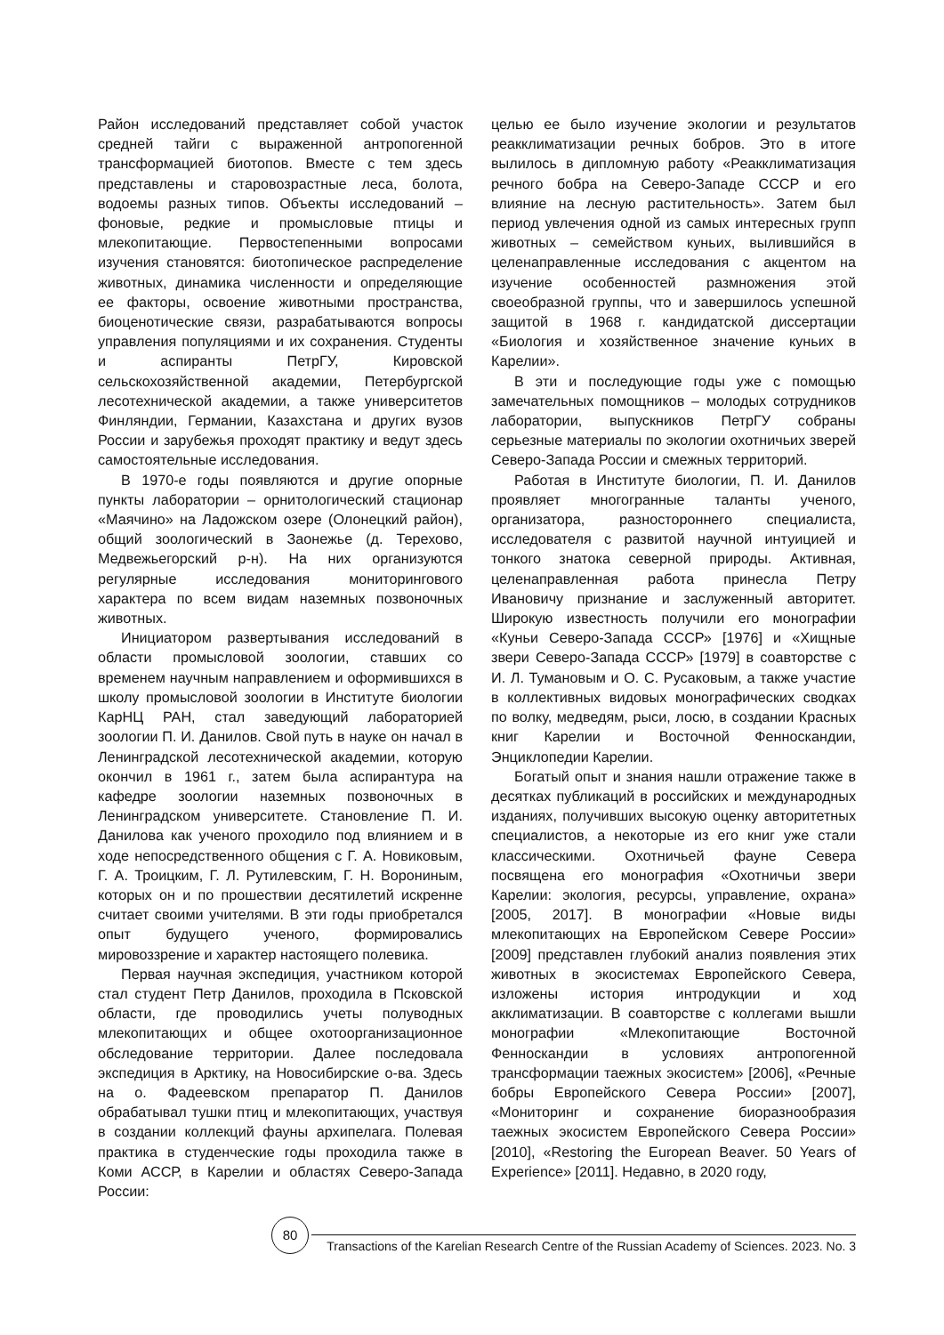Район исследований представляет собой участок средней тайги с выраженной антропогенной трансформацией биотопов. Вместе с тем здесь представлены и старовозрастные леса, болота, водоемы разных типов. Объекты исследований – фоновые, редкие и промысловые птицы и млекопитающие. Первостепенными вопросами изучения становятся: биотопическое распределение животных, динамика численности и определяющие ее факторы, освоение животными пространства, биоценотические связи, разрабатываются вопросы управления популяциями и их сохранения. Студенты и аспиранты ПетрГУ, Кировской сельскохозяйственной академии, Петербургской лесотехнической академии, а также университетов Финляндии, Германии, Казахстана и других вузов России и зарубежья проходят практику и ведут здесь самостоятельные исследования.
В 1970-е годы появляются и другие опорные пункты лаборатории – орнитологический стационар «Маячино» на Ладожском озере (Олонецкий район), общий зоологический в Заонежье (д. Терехово, Медвежьегорский р-н). На них организуются регулярные исследования мониторингового характера по всем видам наземных позвоночных животных.
Инициатором развертывания исследований в области промысловой зоологии, ставших со временем научным направлением и оформившихся в школу промысловой зоологии в Институте биологии КарНЦ РАН, стал заведующий лабораторией зоологии П. И. Данилов. Свой путь в науке он начал в Ленинградской лесотехнической академии, которую окончил в 1961 г., затем была аспирантура на кафедре зоологии наземных позвоночных в Ленинградском университете. Становление П. И. Данилова как ученого проходило под влиянием и в ходе непосредственного общения с Г. А. Новиковым, Г. А. Троицким, Г. Л. Рутилевским, Г. Н. Ворониным, которых он и по прошествии десятилетий искренне считает своими учителями. В эти годы приобретался опыт будущего ученого, формировались мировоззрение и характер настоящего полевика.
Первая научная экспедиция, участником которой стал студент Петр Данилов, проходила в Псковской области, где проводились учеты полуводных млекопитающих и общее охотоорганизационное обследование территории. Далее последовала экспедиция в Арктику, на Новосибирские о-ва. Здесь на о. Фадеевском препаратор П. Данилов обрабатывал тушки птиц и млекопитающих, участвуя в создании коллекций фауны архипелага. Полевая практика в студенческие годы проходила также в Коми АССР, в Карелии и областях Северо-Запада России:
целью ее было изучение экологии и результатов реакклиматизации речных бобров. Это в итоге вылилось в дипломную работу «Реакклиматизация речного бобра на Северо-Западе СССР и его влияние на лесную растительность». Затем был период увлечения одной из самых интересных групп животных – семейством куньих, вылившийся в целенаправленные исследования с акцентом на изучение особенностей размножения этой своеобразной группы, что и завершилось успешной защитой в 1968 г. кандидатской диссертации «Биология и хозяйственное значение куньих в Карелии».
В эти и последующие годы уже с помощью замечательных помощников – молодых сотрудников лаборатории, выпускников ПетрГУ собраны серьезные материалы по экологии охотничьих зверей Северо-Запада России и смежных территорий.
Работая в Институте биологии, П. И. Данилов проявляет многогранные таланты ученого, организатора, разностороннего специалиста, исследователя с развитой научной интуицией и тонкого знатока северной природы. Активная, целенаправленная работа принесла Петру Ивановичу признание и заслуженный авторитет. Широкую известность получили его монографии «Куньи Северо-Запада СССР» [1976] и «Хищные звери Северо-Запада СССР» [1979] в соавторстве с И. Л. Тумановым и О. С. Русаковым, а также участие в коллективных видовых монографических сводках по волку, медведям, рыси, лосю, в создании Красных книг Карелии и Восточной Фенноскандии, Энциклопедии Карелии.
Богатый опыт и знания нашли отражение также в десятках публикаций в российских и международных изданиях, получивших высокую оценку авторитетных специалистов, а некоторые из его книг уже стали классическими. Охотничьей фауне Севера посвящена его монография «Охотничьи звери Карелии: экология, ресурсы, управление, охрана» [2005, 2017]. В монографии «Новые виды млекопитающих на Европейском Севере России» [2009] представлен глубокий анализ появления этих животных в экосистемах Европейского Севера, изложены история интродукции и ход акклиматизации. В соавторстве с коллегами вышли монографии «Млекопитающие Восточной Фенноскандии в условиях антропогенной трансформации таежных экосистем» [2006], «Речные бобры Европейского Севера России» [2007], «Мониторинг и сохранение биоразнообразия таежных экосистем Европейского Севера России» [2010], «Restoring the European Beaver. 50 Years of Experience» [2011]. Недавно, в 2020 году,
80
Transactions of the Karelian Research Centre of the Russian Academy of Sciences. 2023. No. 3